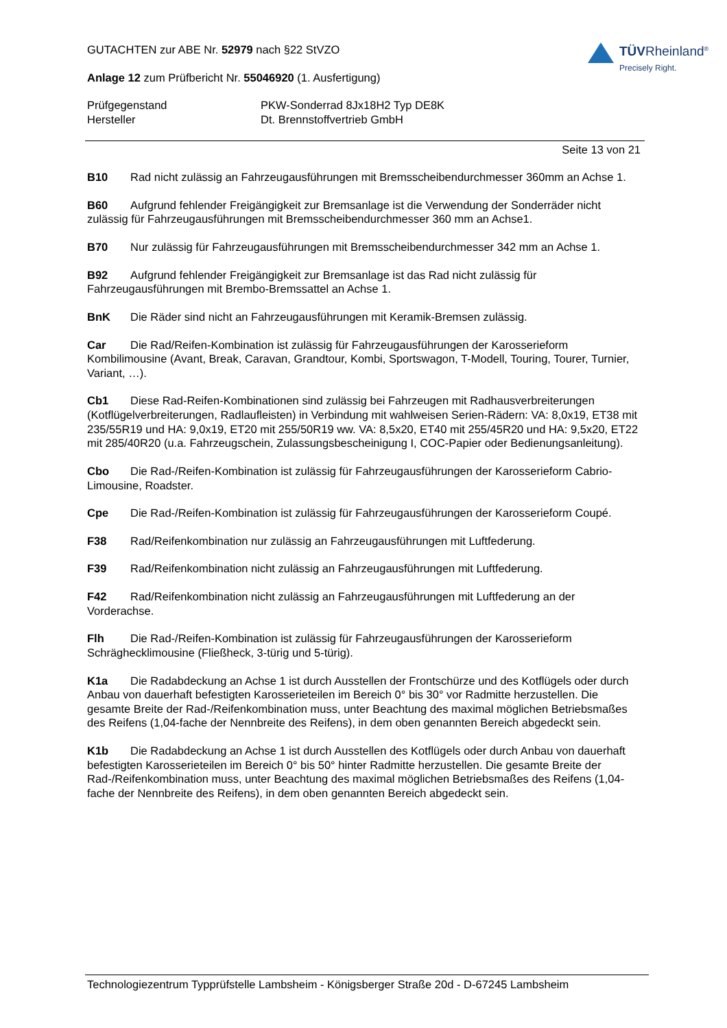GUTACHTEN zur ABE Nr. 52979 nach §22 StVZO
Anlage 12 zum Prüfbericht Nr. 55046920 (1. Ausfertigung)
Prüfgegenstand PKW-Sonderrad 8Jx18H2 Typ DE8K
Hersteller Dt. Brennstoffvertrieb GmbH
Seite 13 von 21
B10 Rad nicht zulässig an Fahrzeugausführungen mit Bremsscheibendurchmesser 360mm an Achse 1.
B60 Aufgrund fehlender Freigängigkeit zur Bremsanlage ist die Verwendung der Sonderräder nicht zulässig für Fahrzeugausführungen mit Bremsscheibendurchmesser 360 mm an Achse1.
B70 Nur zulässig für Fahrzeugausführungen mit Bremsscheibendurchmesser 342 mm an Achse 1.
B92 Aufgrund fehlender Freigängigkeit zur Bremsanlage ist das Rad nicht zulässig für Fahrzeugausführungen mit Brembo-Bremssattel an Achse 1.
BnK Die Räder sind nicht an Fahrzeugausführungen mit Keramik-Bremsen zulässig.
Car Die Rad/Reifen-Kombination ist zulässig für Fahrzeugausführungen der Karosserieform Kombilimousine (Avant, Break, Caravan, Grandtour, Kombi, Sportswagon, T-Modell, Touring, Tourer, Turnier, Variant, …).
Cb1 Diese Rad-Reifen-Kombinationen sind zulässig bei Fahrzeugen mit Radhausverbreiterungen (Kotflügelverbreiterungen, Radlaufleisten) in Verbindung mit wahlweisen Serien-Rädern: VA: 8,0x19, ET38 mit 235/55R19 und HA: 9,0x19, ET20 mit 255/50R19 ww. VA: 8,5x20, ET40 mit 255/45R20 und HA: 9,5x20, ET22 mit 285/40R20 (u.a. Fahrzeugschein, Zulassungsbescheinigung I, COC-Papier oder Bedienungsanleitung).
Cbo Die Rad-/Reifen-Kombination ist zulässig für Fahrzeugausführungen der Karosserieform Cabrio-Limousine, Roadster.
Cpe Die Rad-/Reifen-Kombination ist zulässig für Fahrzeugausführungen der Karosserieform Coupé.
F38 Rad/Reifenkombination nur zulässig an Fahrzeugausführungen mit Luftfederung.
F39 Rad/Reifenkombination nicht zulässig an Fahrzeugausführungen mit Luftfederung.
F42 Rad/Reifenkombination nicht zulässig an Fahrzeugausführungen mit Luftfederung an der Vorderachse.
Flh Die Rad-/Reifen-Kombination ist zulässig für Fahrzeugausführungen der Karosserieform Schräghecklimousine (Fließheck, 3-türig und 5-türig).
K1a Die Radabdeckung an Achse 1 ist durch Ausstellen der Frontschürze und des Kotflügels oder durch Anbau von dauerhaft befestigten Karosserieteilen im Bereich 0° bis 30° vor Radmitte herzustellen. Die gesamte Breite der Rad-/Reifenkombination muss, unter Beachtung des maximal möglichen Betriebsmaßes des Reifens (1,04-fache der Nennbreite des Reifens), in dem oben genannten Bereich abgedeckt sein.
K1b Die Radabdeckung an Achse 1 ist durch Ausstellen des Kotflügels oder durch Anbau von dauerhaft befestigten Karosserieteilen im Bereich 0° bis 50° hinter Radmitte herzustellen. Die gesamte Breite der Rad-/Reifenkombination muss, unter Beachtung des maximal möglichen Betriebsmaßes des Reifens (1,04-fache der Nennbreite des Reifens), in dem oben genannten Bereich abgedeckt sein.
TÜVRheinland<sup>®</sup>
Precisely Right.
Technologiezentrum Typprüfstelle Lambsheim - Königsberger Straße 20d - D-67245 Lambsheim